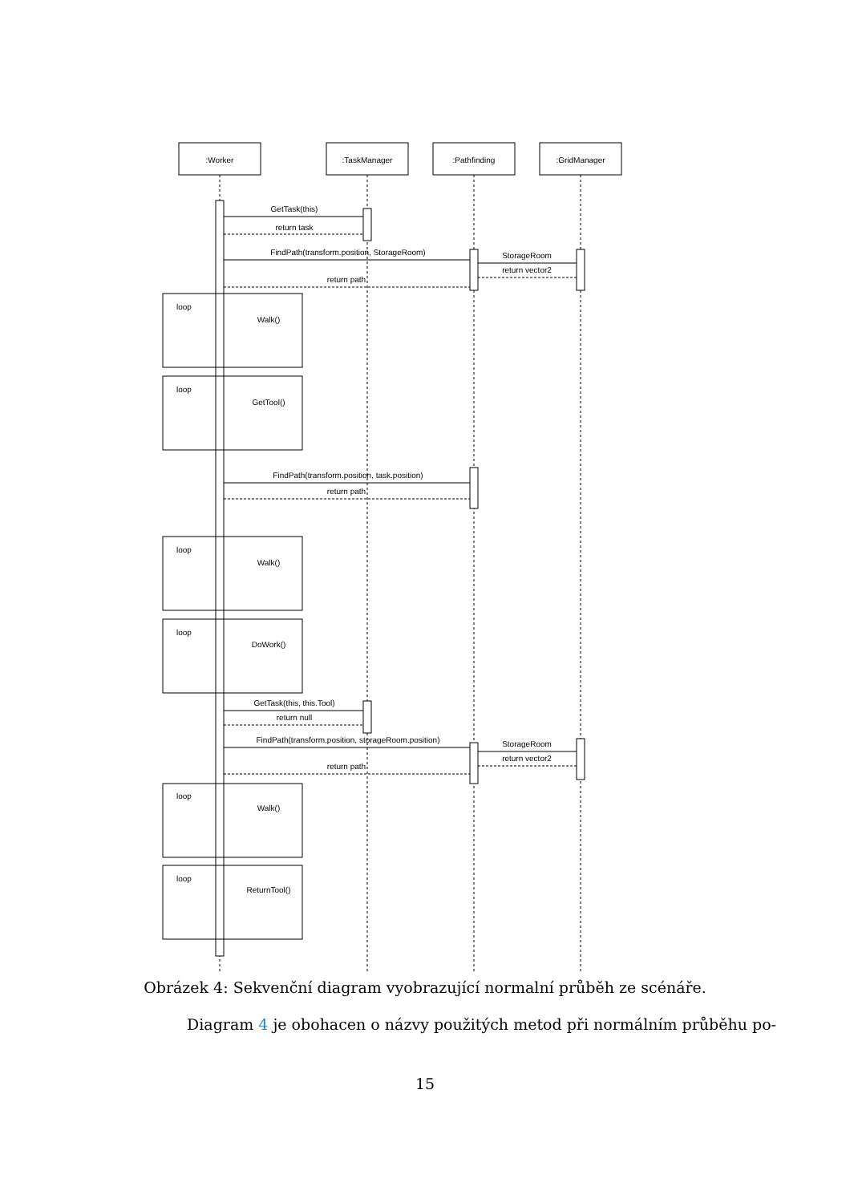loop
loop
loop
loop
loop
loop
:Worker
:TaskManager
:Pathfinding
:GridManager
GetTask(this)
return task
FindPath(transform.position, StorageRoom)
StorageRoom
return vector2
return path
Walk()
GetTool()
FindPath(transform.position, task.position)
return path
Walk()
DoWork()
GetTask(this, this.Tool)
return null
FindPath(transform.position, storageRoom.position)
StorageRoom
return vector2
return path
Walk()
ReturnTool()
Obrázek 4: Sekvenční diagram vyobrazující normalní průběh ze scénáře.
Diagram 4 je obohacen o názvy použitých metod při normálním průběhu po-
15